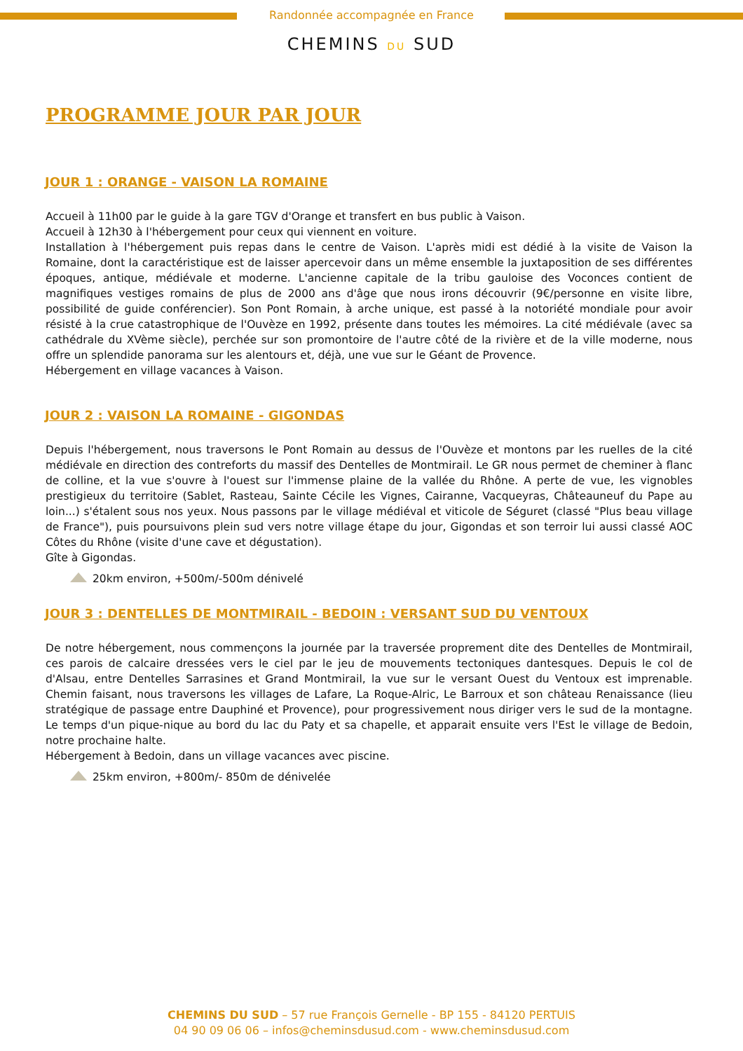Randonnée accompagnée en France
CHEMINS DU SUD
PROGRAMME JOUR PAR JOUR
JOUR 1 : ORANGE - VAISON LA ROMAINE
Accueil à 11h00 par le guide à la gare TGV d'Orange et transfert en bus public à Vaison.
Accueil à 12h30 à l'hébergement pour ceux qui viennent en voiture.
Installation à l'hébergement puis repas dans le centre de Vaison. L'après midi est dédié à la visite de Vaison la Romaine, dont la caractéristique est de laisser apercevoir dans un même ensemble la juxtaposition de ses différentes époques, antique, médiévale et moderne. L'ancienne capitale de la tribu gauloise des Voconces contient de magnifiques vestiges romains de plus de 2000 ans d'âge que nous irons découvrir (9€/personne en visite libre, possibilité de guide conférencier). Son Pont Romain, à arche unique, est passé à la notoriété mondiale pour avoir résisté à la crue catastrophique de l'Ouvèze en 1992, présente dans toutes les mémoires. La cité médiévale (avec sa cathédrale du XVème siècle), perchée sur son promontoire de l'autre côté de la rivière et de la ville moderne, nous offre un splendide panorama sur les alentours et, déjà, une vue sur le Géant de Provence.
Hébergement en village vacances à Vaison.
JOUR 2 : VAISON LA ROMAINE - GIGONDAS
Depuis l'hébergement, nous traversons le Pont Romain au dessus de l'Ouvèze et montons par les ruelles de la cité médiévale en direction des contreforts du massif des Dentelles de Montmirail. Le GR nous permet de cheminer à flanc de colline, et la vue s'ouvre à l'ouest sur l'immense plaine de la vallée du Rhône. A perte de vue, les vignobles prestigieux du territoire (Sablet, Rasteau, Sainte Cécile les Vignes, Cairanne, Vacqueyras, Châteauneuf du Pape au loin...) s'étalent sous nos yeux. Nous passons par le village médiéval et viticole de Séguret (classé "Plus beau village de France"), puis poursuivons plein sud vers notre village étape du jour, Gigondas et son terroir lui aussi classé AOC Côtes du Rhône (visite d'une cave et dégustation).
Gîte à Gigondas.
20km environ, +500m/-500m dénivelé
JOUR 3 : DENTELLES DE MONTMIRAIL - BEDOIN : VERSANT SUD DU VENTOUX
De notre hébergement, nous commençons la journée par la traversée proprement dite des Dentelles de Montmirail, ces parois de calcaire dressées vers le ciel par le jeu de mouvements tectoniques dantesques. Depuis le col de d'Alsau, entre Dentelles Sarrasines et Grand Montmirail, la vue sur le versant Ouest du Ventoux est imprenable. Chemin faisant, nous traversons les villages de Lafare, La Roque-Alric, Le Barroux et son château Renaissance (lieu stratégique de passage entre Dauphiné et Provence), pour progressivement nous diriger vers le sud de la montagne. Le temps d'un pique-nique au bord du lac du Paty et sa chapelle, et apparait ensuite vers l'Est le village de Bedoin, notre prochaine halte.
Hébergement à Bedoin, dans un village vacances avec piscine.
25km environ, +800m/- 850m de dénivelée
CHEMINS DU SUD – 57 rue François Gernelle - BP 155 - 84120 PERTUIS
04 90 09 06 06 – infos@cheminsdusud.com - www.cheminsdusud.com